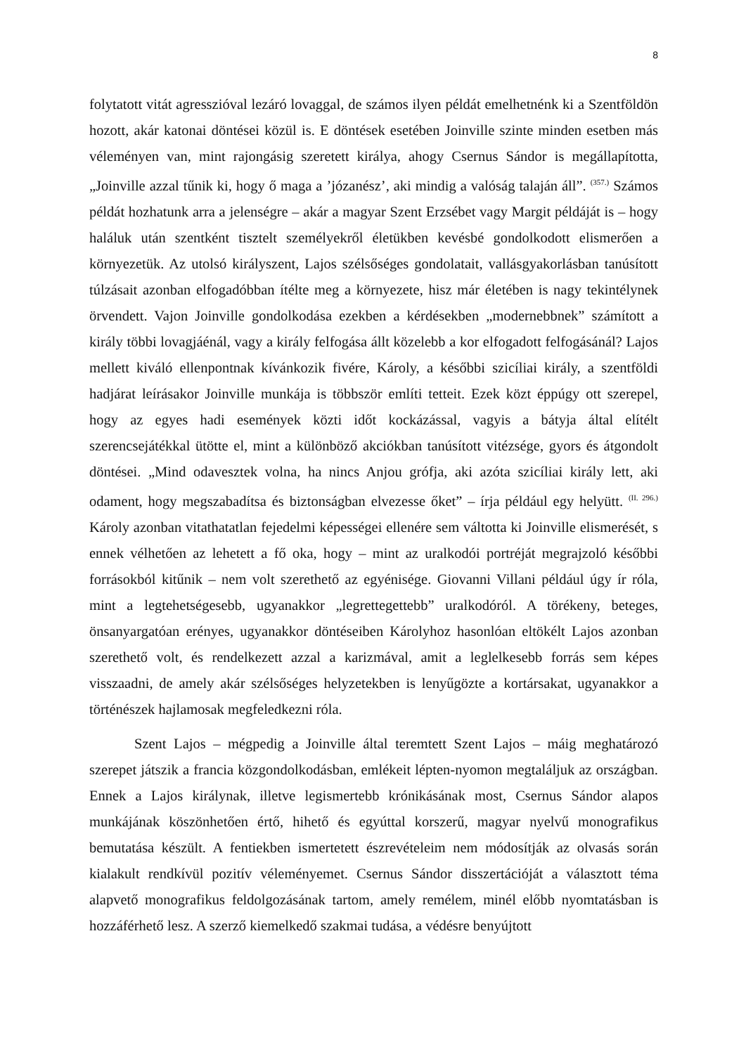8
folytatott vitát agresszióval lezáró lovaggal, de számos ilyen példát emelhetnénk ki a Szentföldön hozott, akár katonai döntései közül is. E döntések esetében Joinville szinte minden esetben más véleményen van, mint rajongásig szeretett királya, ahogy Csernus Sándor is megállapította, „Joinville azzal tűnik ki, hogy ő maga a ’józanész’, aki mindig a valóság talaján áll”. <sup>(357.)</sup> Számos példát hozhatunk arra a jelenségre – akár a magyar Szent Erzsébet vagy Margit példáját is – hogy haláluk után szentként tisztelt személyekről életükben kevésbé gondolkodott elismerően a környezetük. Az utolsó királyszent, Lajos szélsőséges gondolatait, vallásgyakorlásban tanúsított túlzásait azonban elfogadóbban ítélte meg a környezete, hisz már életében is nagy tekintélynek örvendett. Vajon Joinville gondolkodása ezekben a kérdésekben „modernebbnek” számított a király többi lovagjáénál, vagy a király felfogása állt közelebb a kor elfogadott felfogásánál? Lajos mellett kiváló ellenpontnak kívánkozik fivére, Károly, a későbbi szicíliai király, a szentföldi hadjárat leírásakor Joinville munkája is többször említi tetteit. Ezek közt éppúgy ott szerepel, hogy az egyes hadi események közti időt kockázással, vagyis a bátyja által elítélt szerencsejátékkal ütötte el, mint a különböző akciókban tanúsított vitézsége, gyors és átgondolt döntései. „Mind odavesztek volna, ha nincs Anjou grófja, aki azóta szicíliai király lett, aki odament, hogy megszabadítsa és biztonságban elvezesse őket” – írja például egy helyütt. <sup>(II. 296.)</sup> Károly azonban vitathatatlan fejedelmi képességei ellenére sem váltotta ki Joinville elismerését, s ennek vélhetően az lehetett a fő oka, hogy – mint az uralkodói portréját megrajzoló későbbi forrásokból kitűnik – nem volt szerethető az egyénisége. Giovanni Villani például úgy ír róla, mint a legtehetségesebb, ugyanakkor „legrettegettebb” uralkodóról. A törékeny, beteges, önsanyargatóan erényes, ugyanakkor döntéseiben Károlyhoz hasonlóan eltökélt Lajos azonban szerethető volt, és rendelkezett azzal a karizmával, amit a leglelkesebb forrás sem képes visszaadni, de amely akár szélsőséges helyzetekben is lenyűgözte a kortársakat, ugyanakkor a történészek hajlamosak megfeledkezni róla.
Szent Lajos – mégpedig a Joinville által teremtett Szent Lajos – máig meghatározó szerepet játszik a francia közgondolkodásban, emlékeit lépten-nyomon megtaláljuk az országban. Ennek a Lajos királynak, illetve legismertebb krónikásának most, Csernus Sándor alapos munkájának köszönhetően értő, hihető és egyúttal korszerű, magyar nyelvű monografikus bemutatása készült. A fentiekben ismertetett észrevételeim nem módosítják az olvasás során kialakult rendkívül pozitív véleményemet. Csernus Sándor disszertációját a választott téma alapvető monografikus feldolgozásának tartom, amely remélem, minél előbb nyomtatásban is hozzáférhető lesz. A szerző kiemelkedő szakmai tudása, a védésre benyújtott